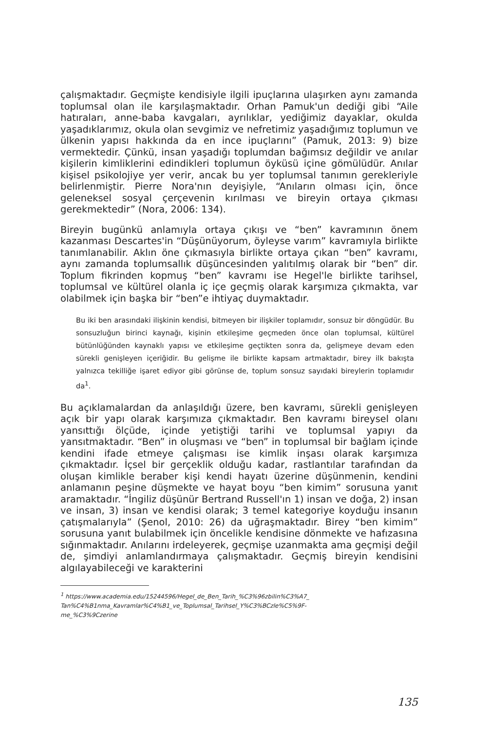çalışmaktadır. Geçmişte kendisiyle ilgili ipuçlarına ulaşırken aynı zamanda toplumsal olan ile karşılaşmaktadır. Orhan Pamuk'un dediği gibi “Aile hatıraları, anne-baba kavgaları, ayrılıklar, yediğimiz dayaklar, okulda yaşadıklarımız, okula olan sevgimiz ve nefretimiz yaşadığımız toplumun ve ülkenin yapısı hakkında da en ince ipuçlarını” (Pamuk, 2013: 9) bize vermektedir. Çünkü, insan yaşadığı toplumdan bağımsız değildir ve anılar kişilerin kimliklerini edindikleri toplumun öyküsü içine gömülüdür. Anılar kişisel psikolojiye yer verir, ancak bu yer toplumsal tanımın gerekleriyle belirlenmiştir. Pierre Nora'nın deyişiyle, “Anıların olması için, önce geleneksel sosyal çerçevenin kırılması ve bireyin ortaya çıkması gerekmektedir” (Nora, 2006: 134).
Bireyin bugünkü anlamıyla ortaya çıkışı ve “ben” kavramının önem kazanması Descartes'in “Düşünüyorum, öyleyse varım” kavramıyla birlikte tanımlanabilir. Aklın öne çıkmasıyla birlikte ortaya çıkan “ben” kavramı, aynı zamanda toplumsallık düşüncesinden yalıtılmış olarak bir “ben” dir. Toplum fikrinden kopmuş “ben” kavramı ise Hegel'le birlikte tarihsel, toplumsal ve kültürel olanla iç içe geçmiş olarak karşımıza çıkmakta, var olabilmek için başka bir “ben”e ihtiyaç duymaktadır.
Bu iki ben arasındaki ilişkinin kendisi, bitmeyen bir ilişkiler toplamıdır, sonsuz bir döngüdür. Bu sonsuzluğun birinci kaynağı, kişinin etkileşime geçmeden önce olan toplumsal, kültürel bütünlüğünden kaynaklı yapısı ve etkileşime geçtikten sonra da, gelişmeye devam eden sürekli genişleyen içeriğidir. Bu gelişme ile birlikte kapsam artmaktadır, birey ilk bakışta yalnızca tekilliğe işaret ediyor gibi görünse de, toplum sonsuz sayıdaki bireylerin toplamıdır da<sup>1</sup>.
Bu açıklamalardan da anlaşıldığı üzere, ben kavramı, sürekli genişleyen açık bir yapı olarak karşımıza çıkmaktadır. Ben kavramı bireysel olanı yansıttığı ölçüde, içinde yetiştiği tarihi ve toplumsal yapıyı da yansıtmaktadır. “Ben” in oluşması ve “ben” in toplumsal bir bağlam içinde kendini ifade etmeye çalışması ise kimlik inşası olarak karşımıza çıkmaktadır. İçsel bir gerçeklik olduğu kadar, rastlantılar tarafından da oluşan kimlikle beraber kişi kendi hayatı üzerine düşünmenin, kendini anlamanın peşine düşmekte ve hayat boyu “ben kimim” sorusuna yanıt aramaktadır. “İngiliz düşünür Bertrand Russell'ın 1) insan ve doğa, 2) insan ve insan, 3) insan ve kendisi olarak; 3 temel kategoriye koyduğu insanın çatışmalarıyla” (Şenol, 2010: 26) da uğraşmaktadır. Birey “ben kimim” sorusuna yanıt bulabilmek için öncelikle kendisine dönmekte ve hafızasına sığınmaktadır. Anılarını irdeleyerek, geçmişe uzanmakta ama geçmişi değil de, şimdiyi anlamlandırmaya çalışmaktadır. Geçmiş bireyin kendisini algılayabileceği ve karakterini
<sup>1</sup> https://www.academia.edu/15244596/Hegel_de_Ben_Tarih_%C3%96zbilin%C3%A7_ Tan%C4%B1nma_Kavramlar%C4%B1_ve_Toplumsal_Tarihsel_Y%C3%BCzle%C5%9F-me_%C3%9Czerine
135